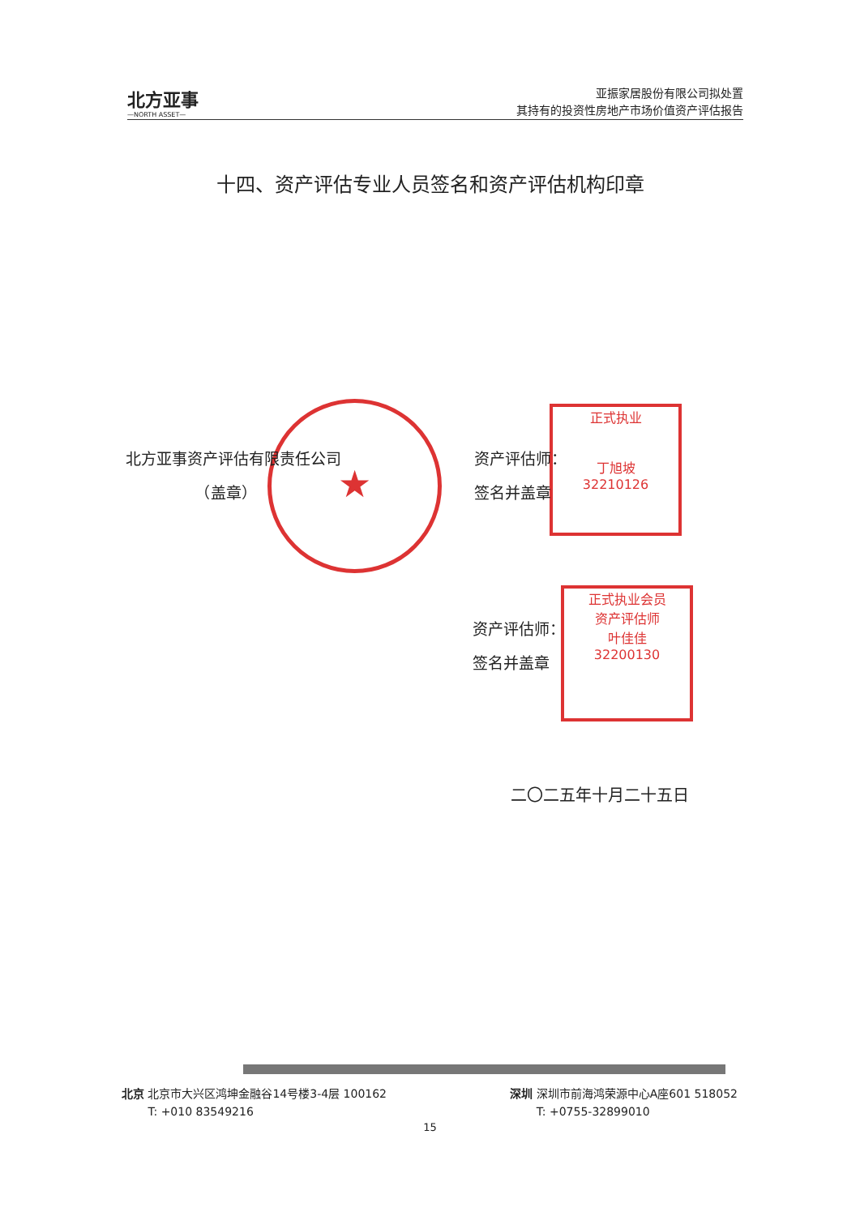北方亚事
—NORTH ASSET—
亚振家居股份有限公司拟处置
其持有的投资性房地产市场价值资产评估报告
十四、资产评估专业人员签名和资产评估机构印章
★
正式执业
丁旭坡
32210126
正式执业会员
资产评估师
叶佳佳
32200130
北方亚事资产评估有限责任公司
　　　　　（盖章）
资产评估师：
签名并盖章
资产评估师：
签名并盖章
二〇二五年十月二十五日
北京 北京市大兴区鸿坤金融谷14号楼3-4层 100162
　　 T: +010 83549216
深圳 深圳市前海鸿荣源中心A座601 518052
　　 T: +0755-32899010
15